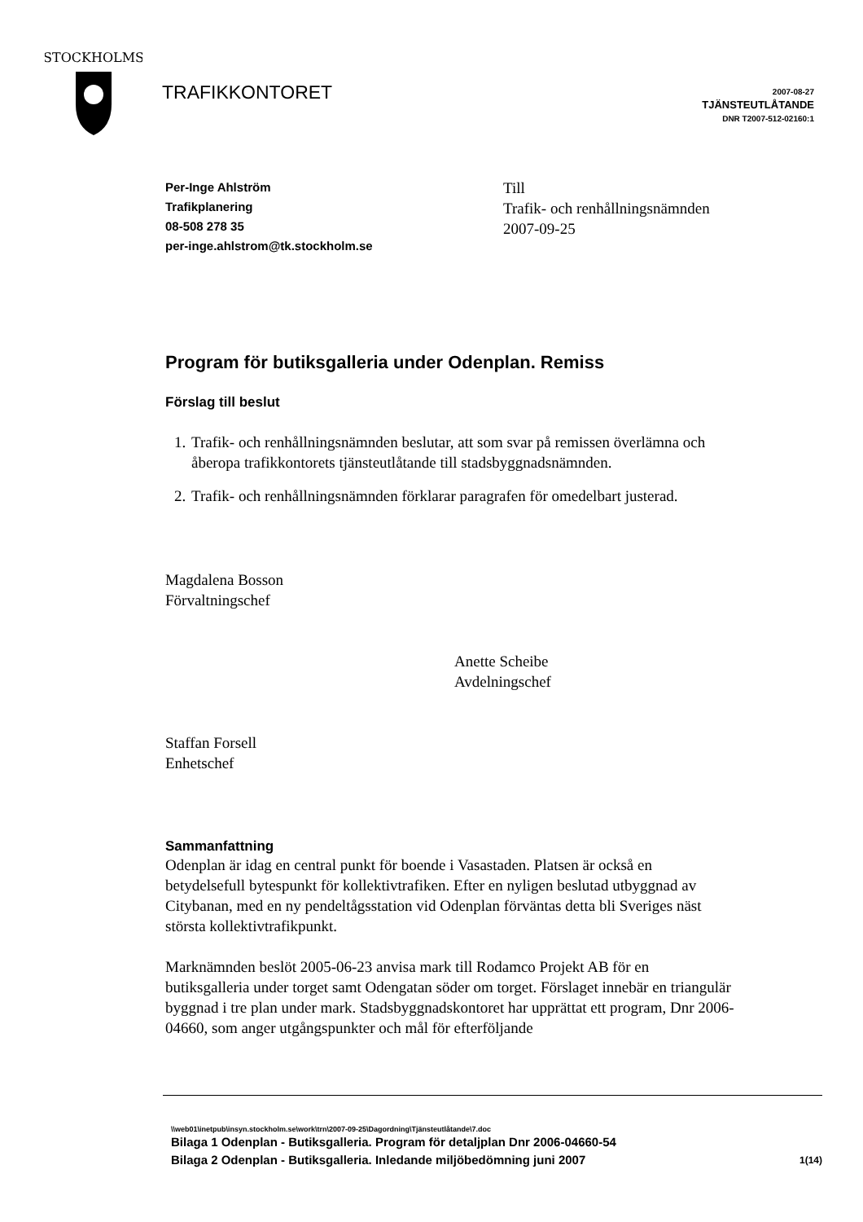STOCKHOLMS
TRAFIKKONTORET
2007-08-27
TJÄNSTEUTLÅTANDE
DNR T2007-512-02160:1
Per-Inge Ahlström
Trafikplanering
08-508 278 35
per-inge.ahlstrom@tk.stockholm.se
Till
Trafik- och renhållningsnämnden
2007-09-25
Program för butiksgalleria under Odenplan. Remiss
Förslag till beslut
1. Trafik- och renhållningsnämnden beslutar, att som svar på remissen överlämna och åberopa trafikkontorets tjänsteutlåtande till stadsbyggnadsnämnden.
2. Trafik- och renhållningsnämnden förklarar paragrafen för omedelbart justerad.
Magdalena Bosson
Förvaltningschef
Anette Scheibe
Avdelningschef
Staffan Forsell
Enhetschef
Sammanfattning
Odenplan är idag en central punkt för boende i Vasastaden. Platsen är också en betydelsefull bytespunkt för kollektivtrafiken. Efter en nyligen beslutad utbyggnad av Citybanan, med en ny pendeltågsstation vid Odenplan förväntas detta bli Sveriges näst största kollektivtrafikpunkt.
Marknämnden beslöt 2005-06-23 anvisa mark till Rodamco Projekt AB för en butiksgalleria under torget samt Odengatan söder om torget. Förslaget innebär en triangulär byggnad i tre plan under mark. Stadsbyggnadskontoret har upprättat ett program, Dnr 2006-04660, som anger utgångspunkter och mål för efterföljande
\\web01\inetpub\insyn.stockholm.se\work\trn\2007-09-25\Dagordning\Tjänsteutlåtande\7.doc
Bilaga 1 Odenplan - Butiksgalleria. Program för detaljplan Dnr 2006-04660-54
Bilaga 2 Odenplan - Butiksgalleria. Inledande miljöbedömning juni 2007 1(14)